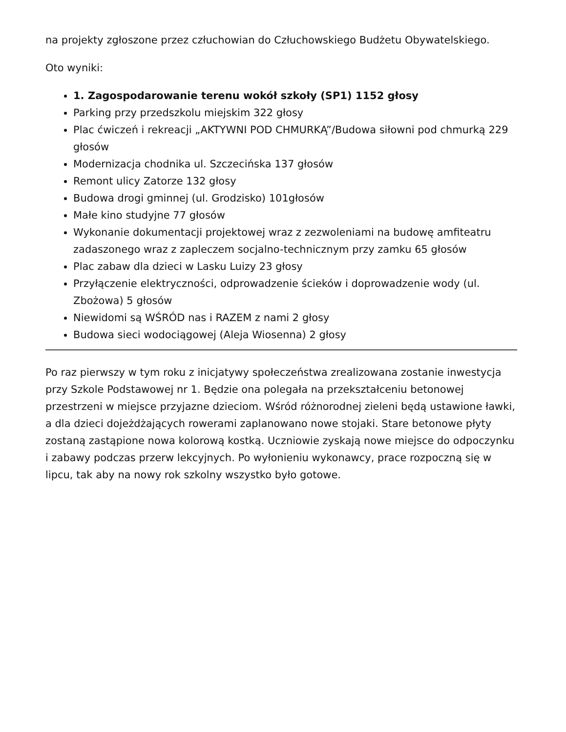na projekty zgłoszone przez człuchowian do Człuchowskiego Budżetu Obywatelskiego.
Oto wyniki:
1. Zagospodarowanie terenu wokół szkoły (SP1) 1152 głosy
Parking przy przedszkolu miejskim 322 głosy
Plac ćwiczeń i rekreacji „AKTYWNI POD CHMURKĄ”/Budowa siłowni pod chmurką 229 głosów
Modernizacja chodnika ul. Szczecińska 137 głosów
Remont ulicy Zatorze 132 głosy
Budowa drogi gminnej (ul. Grodzisko) 101głosów
Małe kino studyjne 77 głosów
Wykonanie dokumentacji projektowej wraz z zezwoleniami na budowę amfiteatru zadaszonego wraz z zapleczem socjalno-technicznym przy zamku 65 głosów
Plac zabaw dla dzieci w Lasku Luizy 23 głosy
Przyłączenie elektryczności, odprowadzenie ścieków i doprowadzenie wody (ul. Zbożowa) 5 głosów
Niewidomi są WŚRÓD nas i RAZEM z nami 2 głosy
Budowa sieci wodociągowej (Aleja Wiosenna) 2 głosy
Po raz pierwszy w tym roku z inicjatywy społeczeństwa zrealizowana zostanie inwestycja przy Szkole Podstawowej nr 1. Będzie ona polegała na przekształceniu betonowej przestrzeni w miejsce przyjazne dzieciom. Wśród różnorodnej zieleni będą ustawione ławki, a dla dzieci dojeżdżających rowerami zaplanowano nowe stojaki. Stare betonowe płyty zostaną zastąpione nowa kolorową kostką. Uczniowie zyskają nowe miejsce do odpoczynku i zabawy podczas przerw lekcyjnych. Po wyłonieniu wykonawcy, prace rozpoczną się w lipcu, tak aby na nowy rok szkolny wszystko było gotowe.